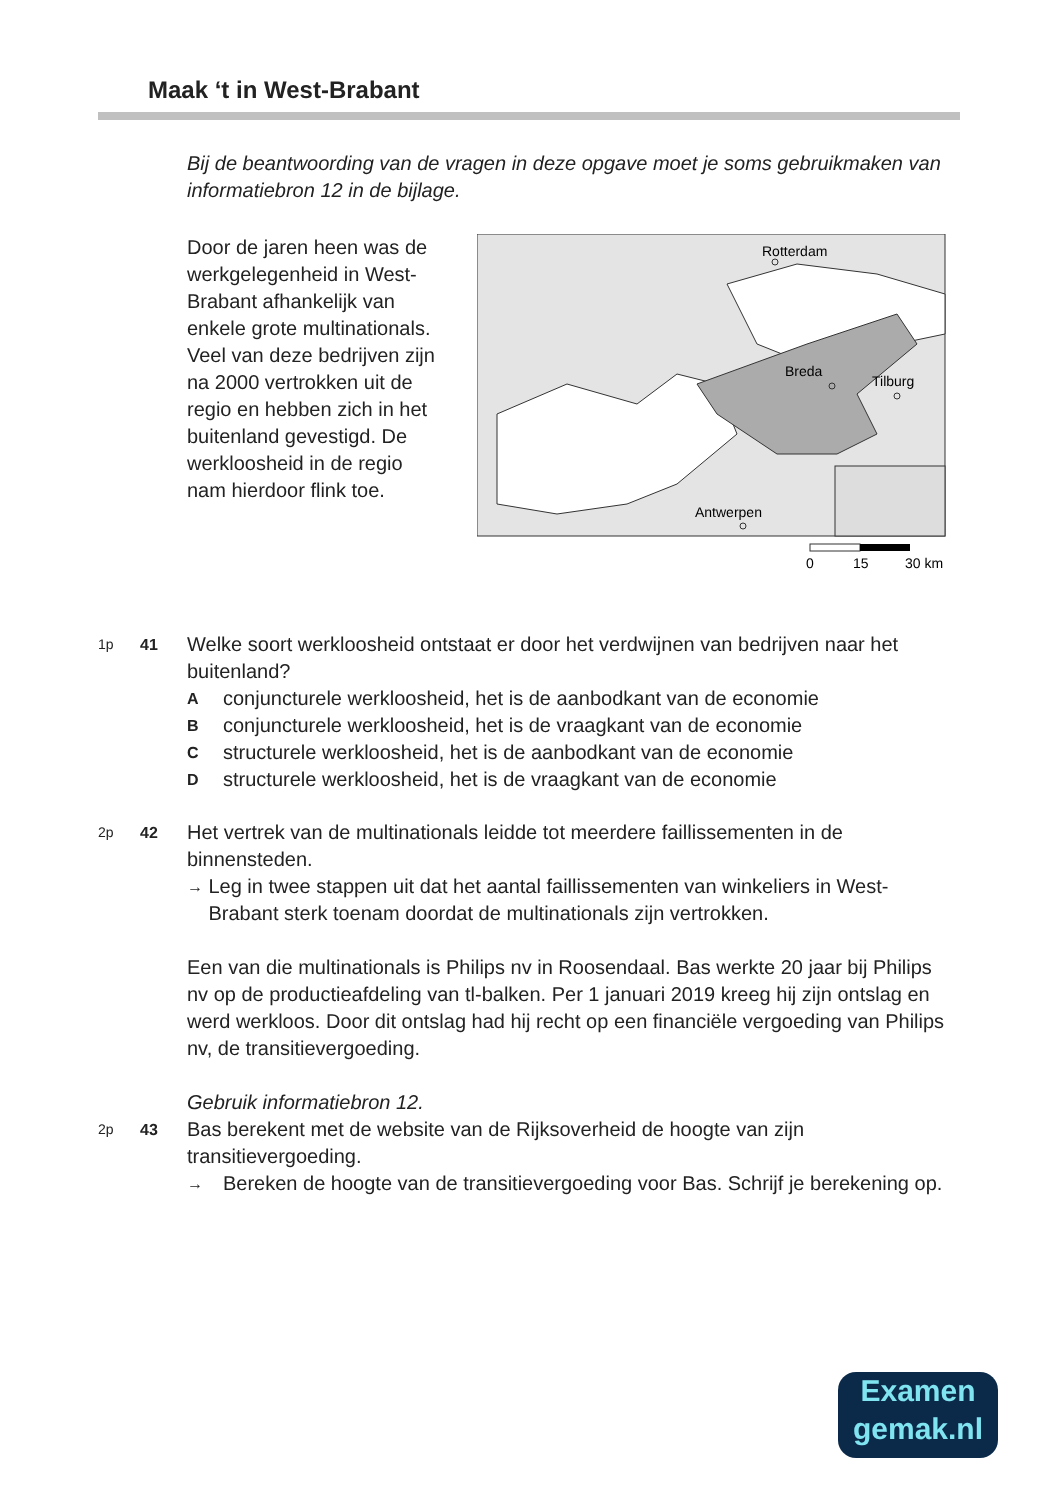Maak ‘t in West-Brabant
Bij de beantwoording van de vragen in deze opgave moet je soms gebruikmaken van informatiebron 12 in de bijlage.
Door de jaren heen was de werkgelegenheid in West-Brabant afhankelijk van enkele grote multinationals. Veel van deze bedrijven zijn na 2000 vertrokken uit de regio en hebben zich in het buitenland gevestigd. De werkloosheid in de regio nam hierdoor flink toe.
Rotterdam
Breda
Tilburg
Antwerpen
0
15
30 km
1p 41
Welke soort werkloosheid ontstaat er door het verdwijnen van bedrijven naar het buitenland?
Aconjuncturele werkloosheid, het is de aanbodkant van de economie
Bconjuncturele werkloosheid, het is de vraagkant van de economie
Cstructurele werkloosheid, het is de aanbodkant van de economie
Dstructurele werkloosheid, het is de vraagkant van de economie
2p 42
Het vertrek van de multinationals leidde tot meerdere faillissementen in de binnensteden.
→ Leg in twee stappen uit dat het aantal faillissementen van winkeliers in West-Brabant sterk toenam doordat de multinationals zijn vertrokken.
Een van die multinationals is Philips nv in Roosendaal. Bas werkte 20 jaar bij Philips nv op de productieafdeling van tl-balken. Per 1 januari 2019 kreeg hij zijn ontslag en werd werkloos. Door dit ontslag had hij recht op een financiële vergoeding van Philips nv, de transitievergoeding.
Gebruik informatiebron 12.
2p 43
Bas berekent met de website van de Rijksoverheid de hoogte van zijn transitievergoeding.
→ Bereken de hoogte van de transitievergoeding voor Bas. Schrijf je berekening op.
Examen
gemak.nl